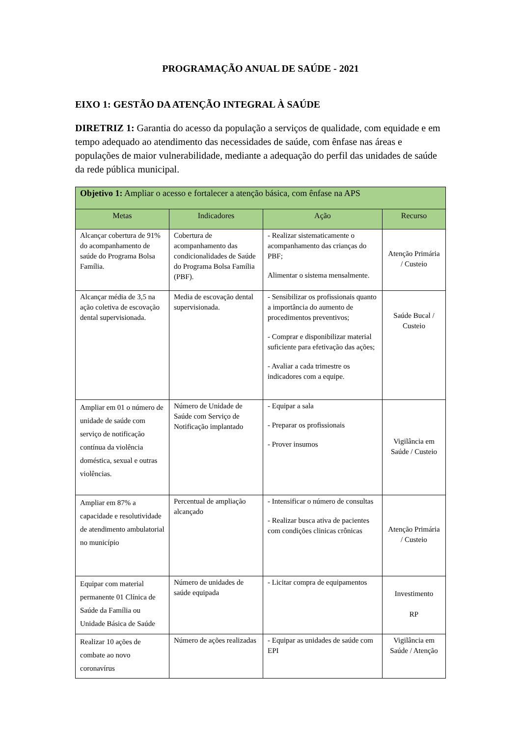PROGRAMAÇÃO ANUAL DE SAÚDE - 2021
EIXO 1: GESTÃO DA ATENÇÃO INTEGRAL À SAÚDE
DIRETRIZ 1: Garantia do acesso da população a serviços de qualidade, com equidade e em tempo adequado ao atendimento das necessidades de saúde, com ênfase nas áreas e populações de maior vulnerabilidade, mediante a adequação do perfil das unidades de saúde da rede pública municipal.
| Objetivo 1: Ampliar o acesso e fortalecer a atenção básica, com ênfase na APS | | | |
| --- | --- | --- | --- |
| Metas | Indicadores | Ação | Recurso |
| Alcançar cobertura de 91% do acompanhamento de saúde do Programa Bolsa Família. | Cobertura de acompanhamento das condicionalidades de Saúde do Programa Bolsa Família (PBF). | - Realizar sistematicamente o acompanhamento das crianças do PBF; Alimentar o sistema mensalmente. | Atenção Primária / Custeio |
| Alcançar média de 3,5 na ação coletiva de escovação dental supervisionada. | Media de escovação dental supervisionada. | - Sensibilizar os profissionais quanto a importância do aumento de procedimentos preventivos; - Comprar e disponibilizar material suficiente para efetivação das ações; - Avaliar a cada trimestre os indicadores com a equipe. | Saúde Bucal / Custeio |
| Ampliar em 01 o número de unidade de saúde com serviço de notificação contínua da violência doméstica, sexual e outras violências. | Número de Unidade de Saúde com Serviço de Notificação implantado | - Equipar a sala - Preparar os profissionais - Prover insumos | Vigilância em Saúde / Custeio |
| Ampliar em 87% a capacidade e resolutividade de atendimento ambulatorial no município | Percentual de ampliação alcançado | - Intensificar o número de consultas - Realizar busca ativa de pacientes com condições clinicas crônicas | Atenção Primária / Custeio |
| Equipar com material permanente 01 Clínica de Saúde da Família ou Unidade Básica de Saúde | Número de unidades de saúde equipada | - Licitar compra de equipamentos | Investimento RP |
| Realizar 10 ações de combate ao novo coronavírus | Número de ações realizadas | - Equipar as unidades de saúde com EPI | Vigilância em Saúde / Atenção |